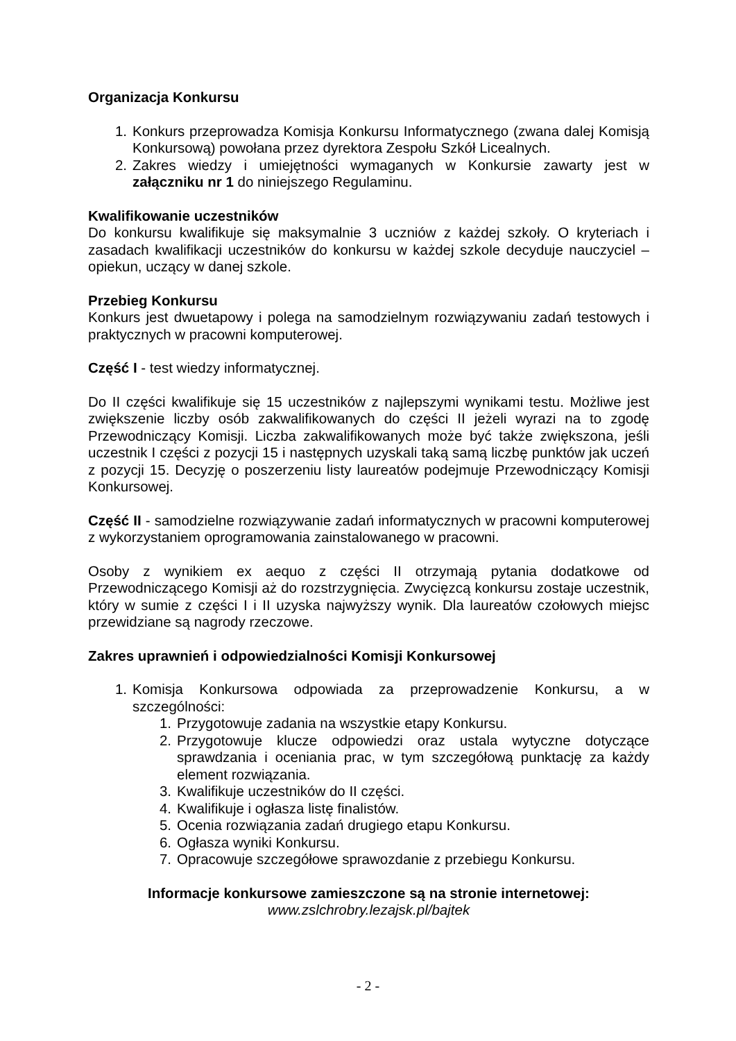Organizacja Konkursu
1. Konkurs przeprowadza Komisja Konkursu Informatycznego (zwana dalej Komisją Konkursową) powołana przez dyrektora Zespołu Szkół Licealnych.
2. Zakres wiedzy i umiejętności wymaganych w Konkursie zawarty jest w załączniku nr 1 do niniejszego Regulaminu.
Kwalifikowanie uczestników
Do konkursu kwalifikuje się maksymalnie 3 uczniów z każdej szkoły. O kryteriach i zasadach kwalifikacji uczestników do konkursu w każdej szkole decyduje nauczyciel – opiekun, uczący w danej szkole.
Przebieg Konkursu
Konkurs jest dwuetapowy i polega na samodzielnym rozwiązywaniu zadań testowych i praktycznych w pracowni komputerowej.
Część I - test wiedzy informatycznej.
Do II części kwalifikuje się 15 uczestników z najlepszymi wynikami testu. Możliwe jest zwiększenie liczby osób zakwalifikowanych do części II jeżeli wyrazi na to zgodę Przewodniczący Komisji. Liczba zakwalifikowanych może być także zwiększona, jeśli uczestnik I części z pozycji 15 i następnych uzyskali taką samą liczbę punktów jak uczeń z pozycji 15. Decyzję o poszerzeniu listy laureatów podejmuje Przewodniczący Komisji Konkursowej.
Część II - samodzielne rozwiązywanie zadań informatycznych w pracowni komputerowej z wykorzystaniem oprogramowania zainstalowanego w pracowni.
Osoby z wynikiem ex aequo z części II otrzymają pytania dodatkowe od Przewodniczącego Komisji aż do rozstrzygnięcia. Zwycięzcą konkursu zostaje uczestnik, który w sumie z części I i II uzyska najwyższy wynik. Dla laureatów czołowych miejsc przewidziane są nagrody rzeczowe.
Zakres uprawnień i odpowiedzialności Komisji Konkursowej
1. Komisja Konkursowa odpowiada za przeprowadzenie Konkursu, a w szczególności:
1. Przygotowuje zadania na wszystkie etapy Konkursu.
2. Przygotowuje klucze odpowiedzi oraz ustala wytyczne dotyczące sprawdzania i oceniania prac, w tym szczegółową punktację za każdy element rozwiązania.
3. Kwalifikuje uczestników do II części.
4. Kwalifikuje i ogłasza listę finalistów.
5. Ocenia rozwiązania zadań drugiego etapu Konkursu.
6. Ogłasza wyniki Konkursu.
7. Opracowuje szczegółowe sprawozdanie z przebiegu Konkursu.
Informacje konkursowe zamieszczone są na stronie internetowej:
www.zslchrobry.lezajsk.pl/bajtek
- 2 -